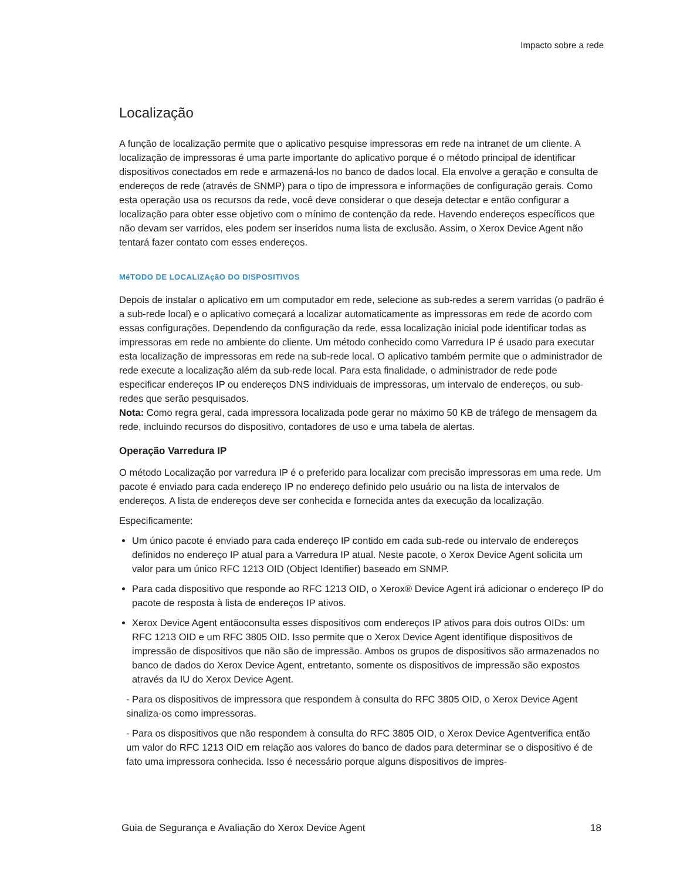Impacto sobre a rede
Localização
A função de localização permite que o aplicativo pesquise impressoras em rede na intranet de um cliente. A localização de impressoras é uma parte importante do aplicativo porque é o método principal de identificar dispositivos conectados em rede e armazená-los no banco de dados local. Ela envolve a geração e consulta de endereços de rede (através de SNMP) para o tipo de impressora e informações de configuração gerais. Como esta operação usa os recursos da rede, você deve considerar o que deseja detectar e então configurar a localização para obter esse objetivo com o mínimo de contenção da rede. Havendo endereços específicos que não devam ser varridos, eles podem ser inseridos numa lista de exclusão. Assim, o Xerox Device Agent não tentará fazer contato com esses endereços.
MéTODO DE LOCALIZAçãO DO DISPOSITIVOS
Depois de instalar o aplicativo em um computador em rede, selecione as sub-redes a serem varridas (o padrão é a sub-rede local) e o aplicativo começará a localizar automaticamente as impressoras em rede de acordo com essas configurações. Dependendo da configuração da rede, essa localização inicial pode identificar todas as impressoras em rede no ambiente do cliente. Um método conhecido como Varredura IP é usado para executar esta localização de impressoras em rede na sub-rede local. O aplicativo também permite que o administrador de rede execute a localização além da sub-rede local. Para esta finalidade, o administrador de rede pode especificar endereços IP ou endereços DNS individuais de impressoras, um intervalo de endereços, ou sub-redes que serão pesquisados.
Nota: Como regra geral, cada impressora localizada pode gerar no máximo 50 KB de tráfego de mensagem da rede, incluindo recursos do dispositivo, contadores de uso e uma tabela de alertas.
Operação Varredura IP
O método Localização por varredura IP é o preferido para localizar com precisão impressoras em uma rede. Um pacote é enviado para cada endereço IP no endereço definido pelo usuário ou na lista de intervalos de endereços. A lista de endereços deve ser conhecida e fornecida antes da execução da localização.
Especificamente:
Um único pacote é enviado para cada endereço IP contido em cada sub-rede ou intervalo de endereços definidos no endereço IP atual para a Varredura IP atual. Neste pacote, o Xerox Device Agent solicita um valor para um único RFC 1213 OID (Object Identifier) baseado em SNMP.
Para cada dispositivo que responde ao RFC 1213 OID, o Xerox® Device Agent irá adicionar o endereço IP do pacote de resposta à lista de endereços IP ativos.
Xerox Device Agent entãoconsulta esses dispositivos com endereços IP ativos para dois outros OIDs: um RFC 1213 OID e um RFC 3805 OID. Isso permite que o Xerox Device Agent identifique dispositivos de impressão de dispositivos que não são de impressão. Ambos os grupos de dispositivos são armazenados no banco de dados do Xerox Device Agent, entretanto, somente os dispositivos de impressão são expostos através da IU do Xerox Device Agent.
- Para os dispositivos de impressora que respondem à consulta do RFC 3805 OID, o Xerox Device Agent sinaliza-os como impressoras.
- Para os dispositivos que não respondem à consulta do RFC 3805 OID, o Xerox Device Agentverifica então um valor do RFC 1213 OID em relação aos valores do banco de dados para determinar se o dispositivo é de fato uma impressora conhecida. Isso é necessário porque alguns dispositivos de impres-
Guia de Segurança e Avaliação do Xerox Device Agent 18